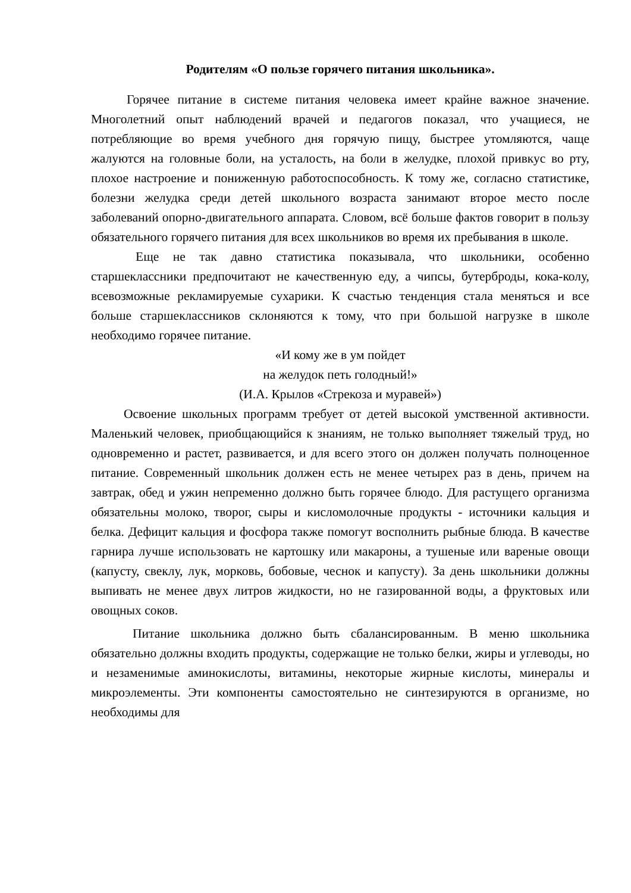Родителям «О пользе горячего питания школьника».
Горячее питание в системе питания человека имеет крайне важное значение. Многолетний опыт наблюдений врачей и педагогов показал, что учащиеся, не потребляющие во время учебного дня горячую пищу, быстрее утомляются, чаще жалуются на головные боли, на усталость, на боли в желудке, плохой привкус во рту, плохое настроение и пониженную работоспособность. К тому же, согласно статистике, болезни желудка среди детей школьного возраста занимают второе место после заболеваний опорно-двигательного аппарата. Словом, всё больше фактов говорит в пользу обязательного горячего питания для всех школьников во время их пребывания в школе.
Еще не так давно статистика показывала, что школьники, особенно старшеклассники предпочитают не качественную еду, а чипсы, бутерброды, кока-колу, всевозможные рекламируемые сухарики. К счастью тенденция стала меняться и все больше старшеклассников склоняются к тому, что при большой нагрузке в школе необходимо горячее питание.
«И кому же в ум пойдет
на желудок петь голодный!»
(И.А. Крылов «Стрекоза и муравей»)
Освоение школьных программ требует от детей высокой умственной активности. Маленький человек, приобщающийся к знаниям, не только выполняет тяжелый труд, но одновременно и растет, развивается, и для всего этого он должен получать полноценное питание. Современный школьник должен есть не менее четырех раз в день, причем на завтрак, обед и ужин непременно должно быть горячее блюдо. Для растущего организма обязательны молоко, творог, сыры и кисломолочные продукты - источники кальция и белка. Дефицит кальция и фосфора также помогут восполнить рыбные блюда. В качестве гарнира лучше использовать не картошку или макароны, а тушеные или вареные овощи (капусту, свеклу, лук, морковь, бобовые, чеснок и капусту). За день школьники должны выпивать не менее двух литров жидкости, но не газированной воды, а фруктовых или овощных соков.
Питание школьника должно быть сбалансированным. В меню школьника обязательно должны входить продукты, содержащие не только белки, жиры и углеводы, но и незаменимые аминокислоты, витамины, некоторые жирные кислоты, минералы и микроэлементы. Эти компоненты самостоятельно не синтезируются в организме, но необходимы для